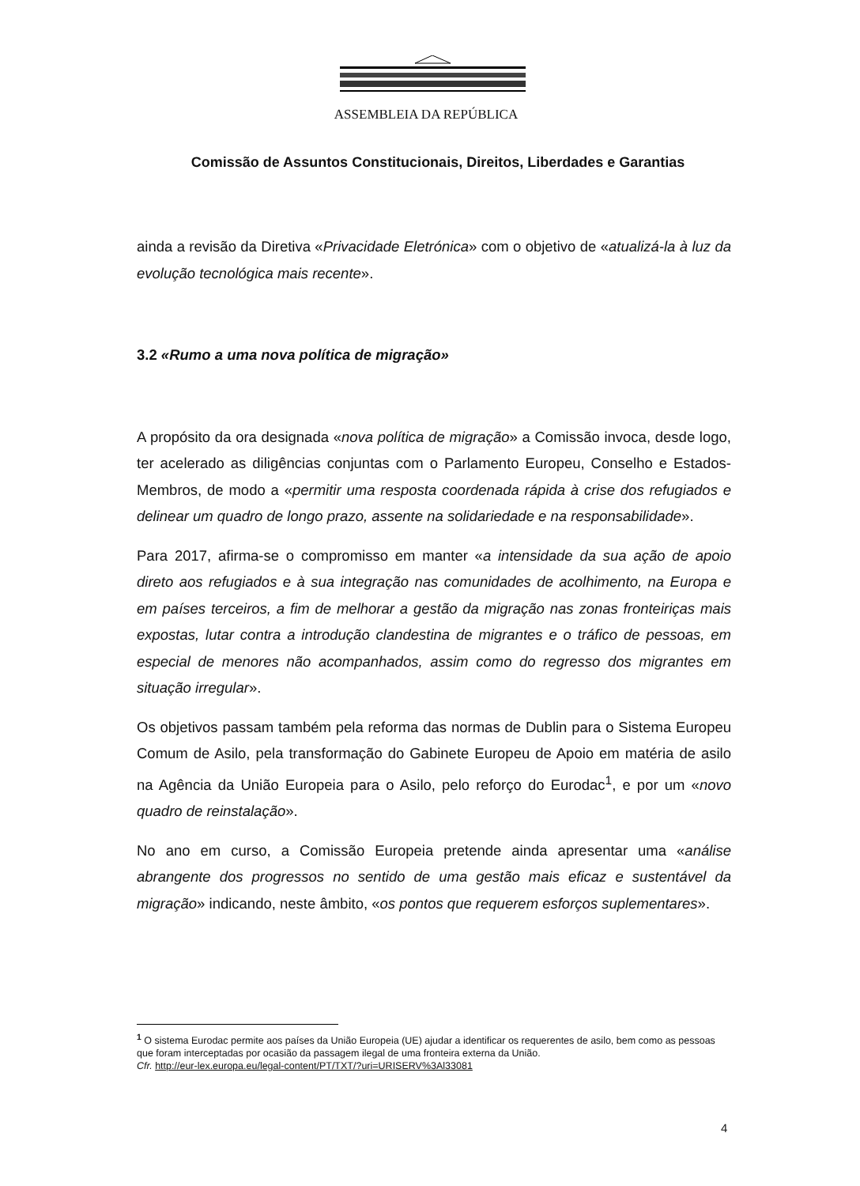ASSEMBLEIA DA REPÚBLICA
Comissão de Assuntos Constitucionais, Direitos, Liberdades e Garantias
ainda a revisão da Diretiva «Privacidade Eletrónica» com o objetivo de «atualizá-la à luz da evolução tecnológica mais recente».
3.2 «Rumo a uma nova política de migração»
A propósito da ora designada «nova política de migração» a Comissão invoca, desde logo, ter acelerado as diligências conjuntas com o Parlamento Europeu, Conselho e Estados-Membros, de modo a «permitir uma resposta coordenada rápida à crise dos refugiados e delinear um quadro de longo prazo, assente na solidariedade e na responsabilidade».
Para 2017, afirma-se o compromisso em manter «a intensidade da sua ação de apoio direto aos refugiados e à sua integração nas comunidades de acolhimento, na Europa e em países terceiros, a fim de melhorar a gestão da migração nas zonas fronteiriças mais expostas, lutar contra a introdução clandestina de migrantes e o tráfico de pessoas, em especial de menores não acompanhados, assim como do regresso dos migrantes em situação irregular».
Os objetivos passam também pela reforma das normas de Dublin para o Sistema Europeu Comum de Asilo, pela transformação do Gabinete Europeu de Apoio em matéria de asilo na Agência da União Europeia para o Asilo, pelo reforço do Eurodac<sup>1</sup>, e por um «novo quadro de reinstalação».
No ano em curso, a Comissão Europeia pretende ainda apresentar uma «análise abrangente dos progressos no sentido de uma gestão mais eficaz e sustentável da migração» indicando, neste âmbito, «os pontos que requerem esforços suplementares».
<sup>1</sup> O sistema Eurodac permite aos países da União Europeia (UE) ajudar a identificar os requerentes de asilo, bem como as pessoas que foram interceptadas por ocasião da passagem ilegal de uma fronteira externa da União.
Cfr. http://eur-lex.europa.eu/legal-content/PT/TXT/?uri=URISERV%3Al33081
4